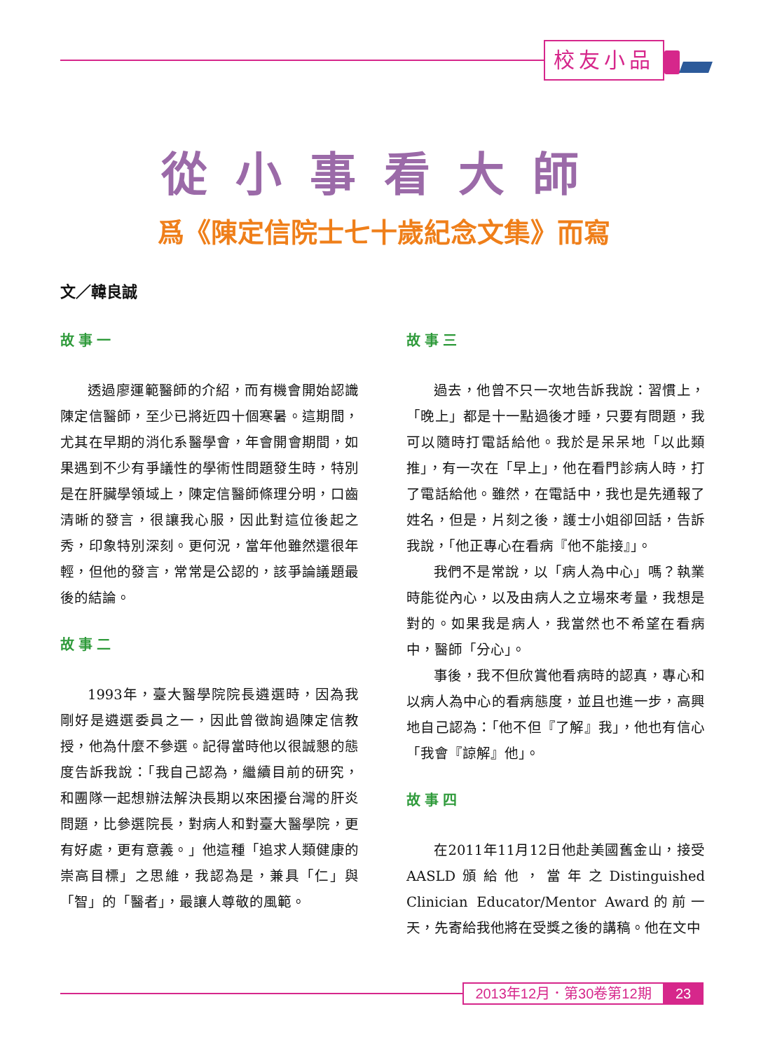校友小品
從小事看大師
爲《陳定信院士七十歲紀念文集》而寫
文／韓良誠
故事一
透過廖運範醫師的介紹，而有機會開始認識陳定信醫師，至少已將近四十個寒暑。這期間，尤其在早期的消化系醫學會，年會開會期間，如果遇到不少有爭議性的學術性問題發生時，特別是在肝臟學領域上，陳定信醫師條理分明，口齒清晰的發言，很讓我心服，因此對這位後起之秀，印象特別深刻。更何況，當年他雖然還很年輕，但他的發言，常常是公認的，該爭論議題最後的結論。
故事二
1993年，臺大醫學院院長遴選時，因為我剛好是遴選委員之一，因此曾徵詢過陳定信教授，他為什麼不參選。記得當時他以很誠懇的態度告訴我說：「我自己認為，繼續目前的研究，和團隊一起想辦法解決長期以來困擾台灣的肝炎問題，比參選院長，對病人和對臺大醫學院，更有好處，更有意義。」他這種「追求人類健康的崇高目標」之思維，我認為是，兼具「仁」與「智」的「醫者」，最讓人尊敬的風範。
故事三
過去，他曾不只一次地告訴我說：習慣上，「晚上」都是十一點過後才睡，只要有問題，我可以隨時打電話給他。我於是呆呆地「以此類推」，有一次在「早上」，他在看門診病人時，打了電話給他。雖然，在電話中，我也是先通報了姓名，但是，片刻之後，護士小姐卻回話，告訴我說，「他正專心在看病『他不能接』」。
我們不是常說，以「病人為中心」嗎？執業時能從內心，以及由病人之立場來考量，我想是對的。如果我是病人，我當然也不希望在看病中，醫師「分心」。
事後，我不但欣賞他看病時的認真，專心和以病人為中心的看病態度，並且也進一步，高興地自己認為：「他不但『了解』我」，他也有信心「我會『諒解』他」。
故事四
在2011年11月12日他赴美國舊金山，接受AASLD頒給他，當年之Distinguished Clinician Educator/Mentor Award的前一天，先寄給我他將在受獎之後的講稿。他在文中
2013年12月．第30卷第12期 23